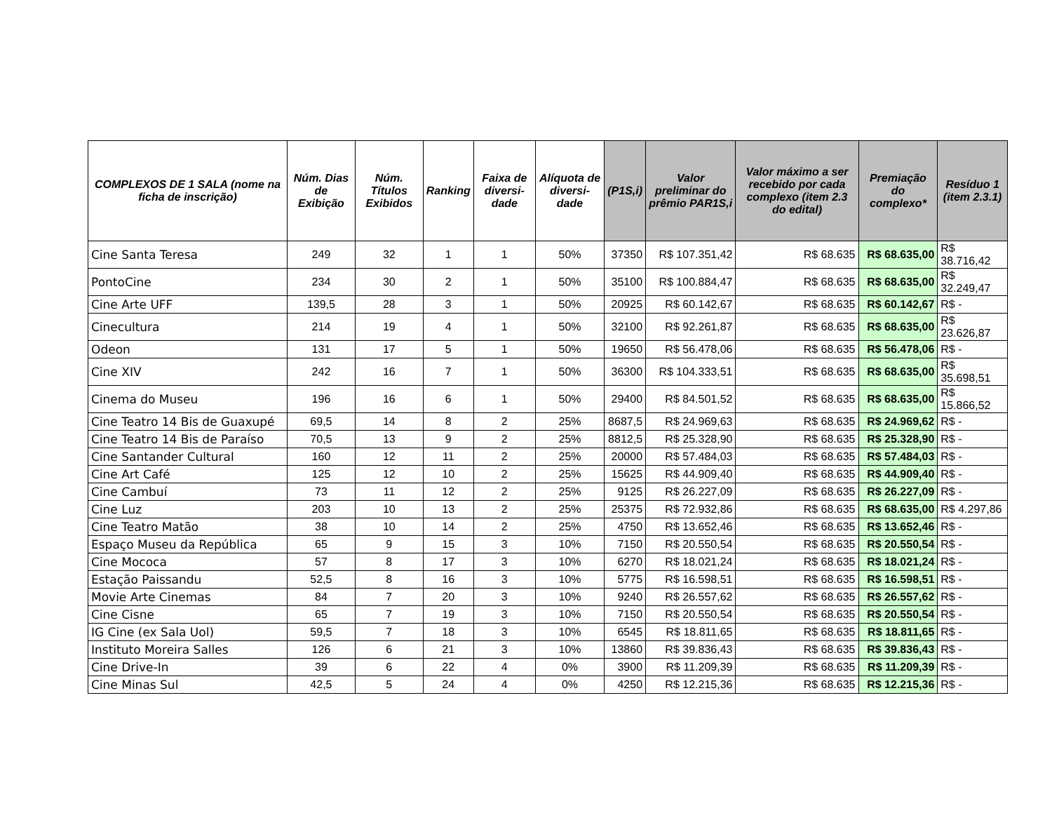| COMPLEXOS DE 1 SALA (nome na ficha de inscrição) | Núm. Dias de Exibição | Núm. Títulos Exibidos | Ranking | Faixa de diversi-dade | Alíquota de diversi-dade | (P1S,i) | Valor preliminar do prêmio PAR1S,i | Valor máximo a ser recebido por cada complexo (item 2.3 do edital) | Premiação do complexo* | Resíduo 1 (item 2.3.1) |
| --- | --- | --- | --- | --- | --- | --- | --- | --- | --- | --- |
| Cine Santa Teresa | 249 | 32 | 1 | 1 | 50% | 37350 | R$ 107.351,42 | R$ 68.635 | R$ 68.635,00 | R$ 38.716,42 |
| PontoCine | 234 | 30 | 2 | 1 | 50% | 35100 | R$ 100.884,47 | R$ 68.635 | R$ 68.635,00 | R$ 32.249,47 |
| Cine Arte UFF | 139,5 | 28 | 3 | 1 | 50% | 20925 | R$ 60.142,67 | R$ 68.635 | R$ 60.142,67 | R$ - |
| Cinecultura | 214 | 19 | 4 | 1 | 50% | 32100 | R$ 92.261,87 | R$ 68.635 | R$ 68.635,00 | R$ 23.626,87 |
| Odeon | 131 | 17 | 5 | 1 | 50% | 19650 | R$ 56.478,06 | R$ 68.635 | R$ 56.478,06 | R$ - |
| Cine XIV | 242 | 16 | 7 | 1 | 50% | 36300 | R$ 104.333,51 | R$ 68.635 | R$ 68.635,00 | R$ 35.698,51 |
| Cinema do Museu | 196 | 16 | 6 | 1 | 50% | 29400 | R$ 84.501,52 | R$ 68.635 | R$ 68.635,00 | R$ 15.866,52 |
| Cine Teatro 14 Bis de Guaxupé | 69,5 | 14 | 8 | 2 | 25% | 8687,5 | R$ 24.969,63 | R$ 68.635 | R$ 24.969,62 | R$ - |
| Cine Teatro 14 Bis de Paraíso | 70,5 | 13 | 9 | 2 | 25% | 8812,5 | R$ 25.328,90 | R$ 68.635 | R$ 25.328,90 | R$ - |
| Cine Santander Cultural | 160 | 12 | 11 | 2 | 25% | 20000 | R$ 57.484,03 | R$ 68.635 | R$ 57.484,03 | R$ - |
| Cine Art Café | 125 | 12 | 10 | 2 | 25% | 15625 | R$ 44.909,40 | R$ 68.635 | R$ 44.909,40 | R$ - |
| Cine Cambuí | 73 | 11 | 12 | 2 | 25% | 9125 | R$ 26.227,09 | R$ 68.635 | R$ 26.227,09 | R$ - |
| Cine Luz | 203 | 10 | 13 | 2 | 25% | 25375 | R$ 72.932,86 | R$ 68.635 | R$ 68.635,00 | R$ 4.297,86 |
| Cine Teatro Matão | 38 | 10 | 14 | 2 | 25% | 4750 | R$ 13.652,46 | R$ 68.635 | R$ 13.652,46 | R$ - |
| Espaço Museu da República | 65 | 9 | 15 | 3 | 10% | 7150 | R$ 20.550,54 | R$ 68.635 | R$ 20.550,54 | R$ - |
| Cine Mococa | 57 | 8 | 17 | 3 | 10% | 6270 | R$ 18.021,24 | R$ 68.635 | R$ 18.021,24 | R$ - |
| Estação Paissandu | 52,5 | 8 | 16 | 3 | 10% | 5775 | R$ 16.598,51 | R$ 68.635 | R$ 16.598,51 | R$ - |
| Movie Arte Cinemas | 84 | 7 | 20 | 3 | 10% | 9240 | R$ 26.557,62 | R$ 68.635 | R$ 26.557,62 | R$ - |
| Cine Cisne | 65 | 7 | 19 | 3 | 10% | 7150 | R$ 20.550,54 | R$ 68.635 | R$ 20.550,54 | R$ - |
| IG Cine (ex Sala Uol) | 59,5 | 7 | 18 | 3 | 10% | 6545 | R$ 18.811,65 | R$ 68.635 | R$ 18.811,65 | R$ - |
| Instituto Moreira Salles | 126 | 6 | 21 | 3 | 10% | 13860 | R$ 39.836,43 | R$ 68.635 | R$ 39.836,43 | R$ - |
| Cine Drive-In | 39 | 6 | 22 | 4 | 0% | 3900 | R$ 11.209,39 | R$ 68.635 | R$ 11.209,39 | R$ - |
| Cine Minas Sul | 42,5 | 5 | 24 | 4 | 0% | 4250 | R$ 12.215,36 | R$ 68.635 | R$ 12.215,36 | R$ - |